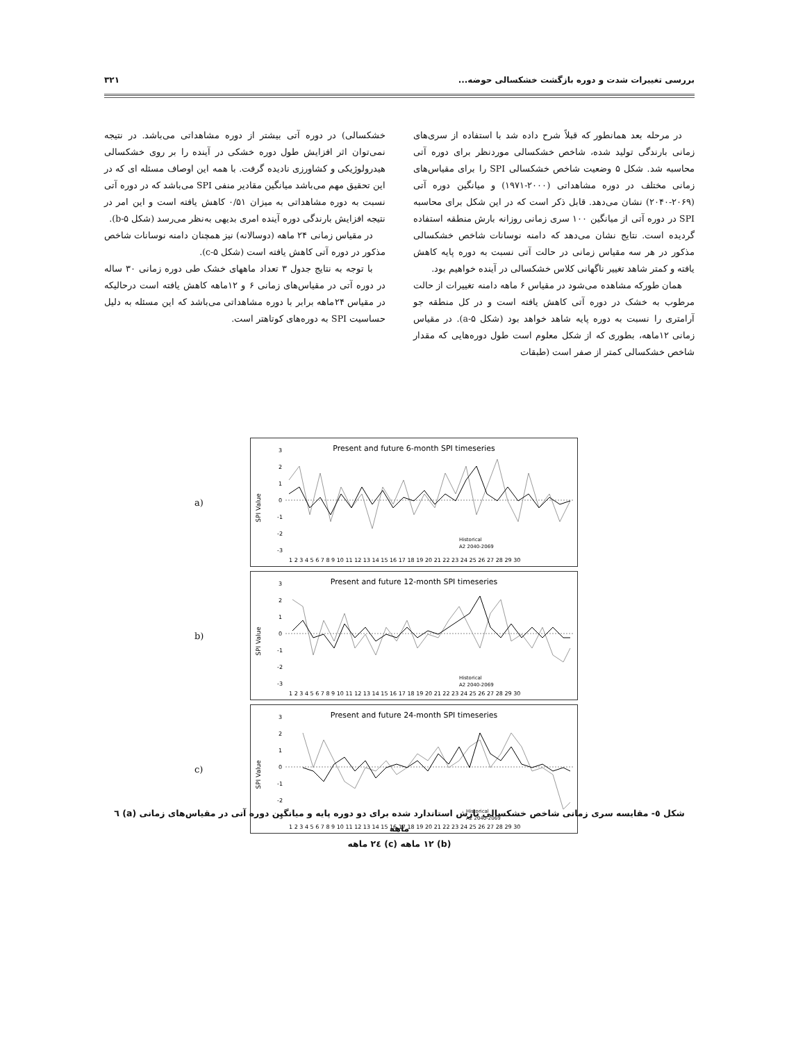بررسی تغییرات شدت و دوره بازگشت خشکسالی حوضه... ۳۲۱
در مرحله بعد همانطور که قبلاً شرح داده شد با استفاده از سری‌های زمانی بارندگی تولید شده، شاخص خشکسالی موردنظر برای دوره آتی محاسبه شد. شکل ۵ وضعیت شاخص خشکسالی SPI را برای مقیاس‌های زمانی مختلف در دوره مشاهداتی (۲۰۰۰-۱۹۷۱) و میانگین دوره آتی (۲۰۶۹-۲۰۴۰) نشان می‌دهد. قابل ذکر است که در این شکل برای محاسبه SPI در دوره آتی از میانگین ۱۰۰ سری زمانی روزانه بارش منطقه استفاده گردیده است. نتایج نشان می‌دهد که دامنه نوسانات شاخص خشکسالی مذکور در هر سه مقیاس زمانی در حالت آتی نسبت به دوره پایه کاهش یافته و کمتر شاهد تغییر ناگهانی کلاس خشکسالی در آینده خواهیم بود.
همان طورکه مشاهده می‌شود در مقیاس ۶ ماهه دامنه تغییرات از حالت مرطوب به خشک در دوره آتی کاهش یافته است و در کل منطقه جو آرامتری را نسبت به دوره پایه شاهد خواهد بود (شکل ۵-a). در مقیاس زمانی ۱۲ماهه، بطوری که از شکل معلوم است طول دوره‌هایی که مقدار شاخص خشکسالی کمتر از صفر است (طبقات
خشکسالی) در دوره آتی بیشتر از دوره مشاهداتی می‌باشد. در نتیجه نمی‌توان اثر افزایش طول دوره خشکی در آینده را بر روی خشکسالی هیدرولوژیکی و کشاورزی نادیده گرفت. با همه این اوصاف مسئله ای که در این تحقیق مهم می‌باشد میانگین مقادیر منفی SPI می‌باشد که در دوره آتی نسبت به دوره مشاهداتی به میزان ۰/۵۱ کاهش یافته است و این امر در نتیجه افزایش بارندگی دوره آینده امری بدیهی به‌نظر می‌رسد (شکل ۵-b).
در مقیاس زمانی ۲۴ ماهه (دوسالانه) نیز همچنان دامنه نوسانات شاخص مذکور در دوره آتی کاهش یافته است (شکل ۵-c).
با توجه به نتایج جدول ۳ تعداد ماههای خشک طی دوره زمانی ۳۰ ساله در دوره آتی در مقیاس‌های زمانی ۶ و ۱۲ماهه کاهش یافته است درحالیکه در مقیاس ۲۴ماهه برابر با دوره مشاهداتی می‌باشد که این مسئله به دلیل حساسیت SPI به دوره‌های کوتاهتر است.
a)
Present and future 6-month SPI timeseries
SPI Value
3
2
1
0
-1
-2
-3
Historical
A2 2040-2069
1 2 3 4 5 6 7 8 9 10 11 12 13 14 15 16 17 18 19 20 21 22 23 24 25 26 27 28 29 30
b)
Present and future 12-month SPI timeseries
SPI Value
3
2
1
0
-1
-2
-3
Historical
A2 2040-2069
1 2 3 4 5 6 7 8 9 10 11 12 13 14 15 16 17 18 19 20 21 22 23 24 25 26 27 28 29 30
c)
Present and future 24-month SPI timeseries
SPI Value
3
2
1
0
-1
-2
-3
Historical
A2 2040-2069
1 2 3 4 5 6 7 8 9 10 11 12 13 14 15 16 17 18 19 20 21 22 23 24 25 26 27 28 29 30
شکل ٥- مقایسه سری زمانی شاخص خشکسالی بارش استاندارد شده برای دو دوره پایه و میانگین دوره آتی در مقیاس‌های زمانی (a) ٦ ماهه
(b) ١٢ ماهه (c) ٢٤ ماهه